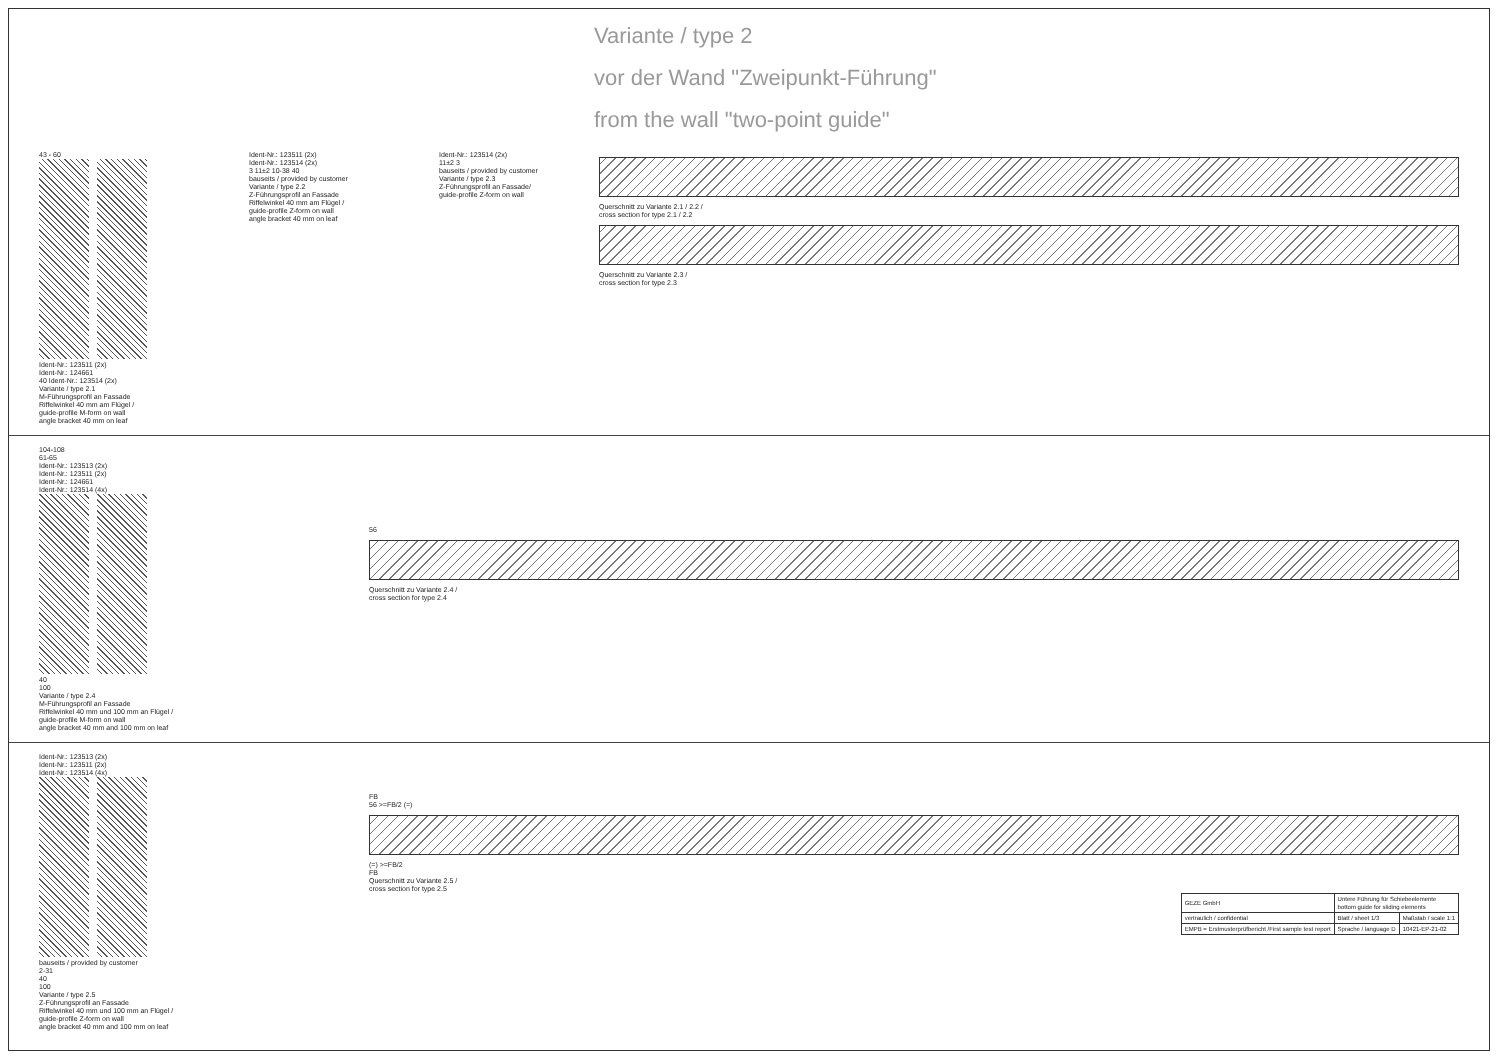Variante / type 2
vor der Wand "Zweipunkt-Führung"
from the wall "two-point guide"
43 - 60
Ident-Nr.: 123511 (2x)
Ident-Nr.: 124661
40 Ident-Nr.: 123514 (2x)
Variante / type 2.1
M-Führungsprofil an Fassade
Riffelwinkel 40 mm am Flügel /
guide-profile M-form on wall
angle bracket 40 mm on leaf
Ident-Nr.: 123511 (2x)
Ident-Nr.: 123514 (2x)
3 11±2 10-38 40
bauseits / provided by customer
Variante / type 2.2
Z-Führungsprofil an Fassade
Riffelwinkel 40 mm am Flügel /
guide-profile Z-form on wall
angle bracket 40 mm on leaf
Ident-Nr.: 123514 (2x)
11±2 3
bauseits / provided by customer
Variante / type 2.3
Z-Führungsprofil an Fassade/
guide-profile Z-form on wall
Querschnitt zu Variante 2.1 / 2.2 /
cross section for type 2.1 / 2.2
Querschnitt zu Variante 2.3 /
cross section for type 2.3
104-108
61-65
Ident-Nr.: 123513 (2x)
Ident-Nr.: 123511 (2x)
Ident-Nr.: 124661
Ident-Nr.: 123514 (4x)
40
100
Variante / type 2.4
M-Führungsprofil an Fassade
Riffelwinkel 40 mm und 100 mm an Flügel /
guide-profile M-form on wall
angle bracket 40 mm and 100 mm on leaf
56
Querschnitt zu Variante 2.4 /
cross section for type 2.4
Ident-Nr.: 123513 (2x)
Ident-Nr.: 123511 (2x)
Ident-Nr.: 123514 (4x)
bauseits / provided by customer
2-31
40
100
Variante / type 2.5
Z-Führungsprofil an Fassade
Riffelwinkel 40 mm und 100 mm an Flügel /
guide-profile Z-form on wall
angle bracket 40 mm and 100 mm on leaf
FB
56 >=FB/2 (=)
(=) >=FB/2
FB
Querschnitt zu Variante 2.5 /
cross section for type 2.5
| GEZE GmbH | Untere Führung für Schiebeelemente bottom guide for sliding elements | |
| vertraulich / confidential | Blatt / sheet 1/3 | Maßstab / scale 1:1 |
| EMPB = Erstmusterprüfbericht /First sample test report | Sprache / language D | 10421-EP-21-02 |